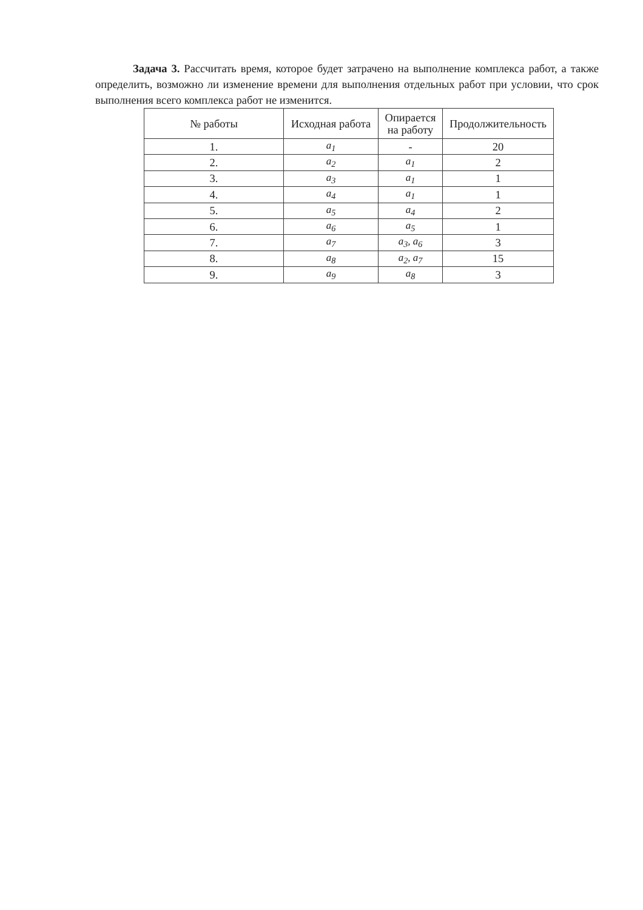Задача 3. Рассчитать время, которое будет затрачено на выполнение комплекса работ, а также определить, возможно ли изменение времени для выполнения отдельных работ при условии, что срок выполнения всего комплекса работ не изменится.
| № работы | Исходная работа | Опирается на работу | Продолжительность |
| --- | --- | --- | --- |
| 1. | a<sub>1</sub> | - | 20 |
| 2. | a<sub>2</sub> | a<sub>1</sub> | 2 |
| 3. | a<sub>3</sub> | a<sub>1</sub> | 1 |
| 4. | a<sub>4</sub> | a<sub>1</sub> | 1 |
| 5. | a<sub>5</sub> | a<sub>4</sub> | 2 |
| 6. | a<sub>6</sub> | a<sub>5</sub> | 1 |
| 7. | a<sub>7</sub> | a<sub>3</sub>, a<sub>6</sub> | 3 |
| 8. | a<sub>8</sub> | a<sub>2</sub>, a<sub>7</sub> | 15 |
| 9. | a<sub>9</sub> | a<sub>8</sub> | 3 |